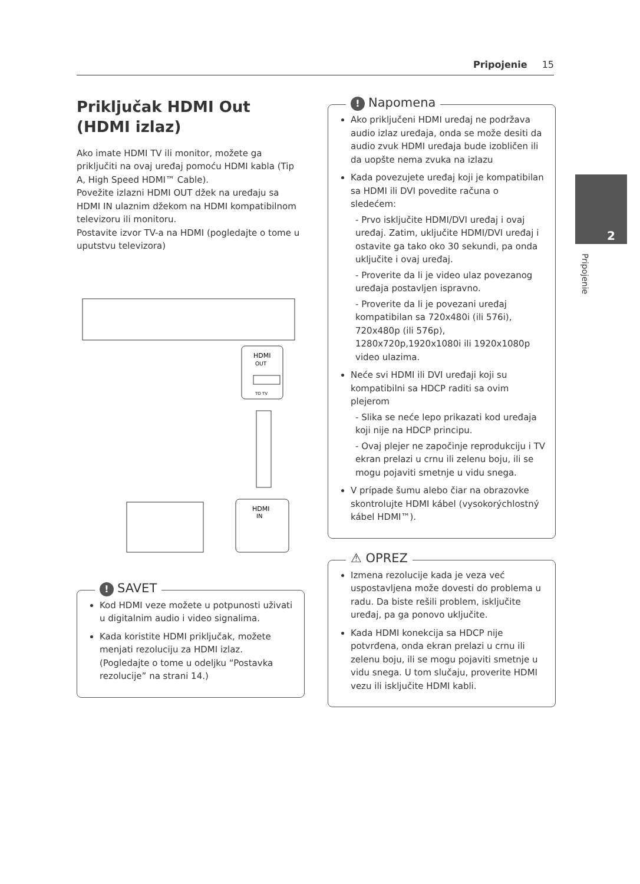Pripojenie 15
2
Pripojenie
Priključak HDMI Out (HDMI izlaz)
Ako imate HDMI TV ili monitor, možete ga priključiti na ovaj uređaj pomoću HDMI kabla (Tip A, High Speed HDMI™ Cable).
Povežite izlazni HDMI OUT džek na uređaju sa HDMI IN ulaznim džekom na HDMI kompatibilnom televizoru ili monitoru.
Postavite izvor TV-a na HDMI (pogledajte o tome u uputstvu televizora)
HDMI
OUT
TO TV
HDMI
IN
! SAVET
Kod HDMI veze možete u potpunosti uživati u digitalnim audio i video signalima.
Kada koristite HDMI priključak, možete menjati rezoluciju za HDMI izlaz. (Pogledajte o tome u odeljku “Postavka rezolucije” na strani 14.)
! Napomena
Ako priključeni HDMI uređaj ne podržava audio izlaz uređaja, onda se može desiti da audio zvuk HDMI uređaja bude izobličen ili da uopšte nema zvuka na izlazu
Kada povezujete uređaj koji je kompatibilan sa HDMI ili DVI povedite računa o sledećem:
- Prvo isključite HDMI/DVI uređaj i ovaj uređaj. Zatim, uključite HDMI/DVI uređaj i ostavite ga tako oko 30 sekundi, pa onda uključite i ovaj uređaj.
- Proverite da li je video ulaz povezanog uređaja postavljen ispravno.
- Proverite da li je povezani uređaj kompatibilan sa 720x480i (ili 576i), 720x480p (ili 576p), 1280x720p,1920x1080i ili 1920x1080p video ulazima.
Neće svi HDMI ili DVI uređaji koji su kompatibilni sa HDCP raditi sa ovim plejerom
- Slika se neće lepo prikazati kod uređaja koji nije na HDCP principu.
- Ovaj plejer ne započinje reprodukciju i TV ekran prelazi u crnu ili zelenu boju, ili se mogu pojaviti smetnje u vidu snega.
V prípade šumu alebo čiar na obrazovke skontrolujte HDMI kábel (vysokorýchlostný kábel HDMI™).
⚠ OPREZ
Izmena rezolucije kada je veza već uspostavljena može dovesti do problema u radu. Da biste rešili problem, isključite uređaj, pa ga ponovo uključite.
Kada HDMI konekcija sa HDCP nije potvrđena, onda ekran prelazi u crnu ili zelenu boju, ili se mogu pojaviti smetnje u vidu snega. U tom slučaju, proverite HDMI vezu ili isključite HDMI kabli.